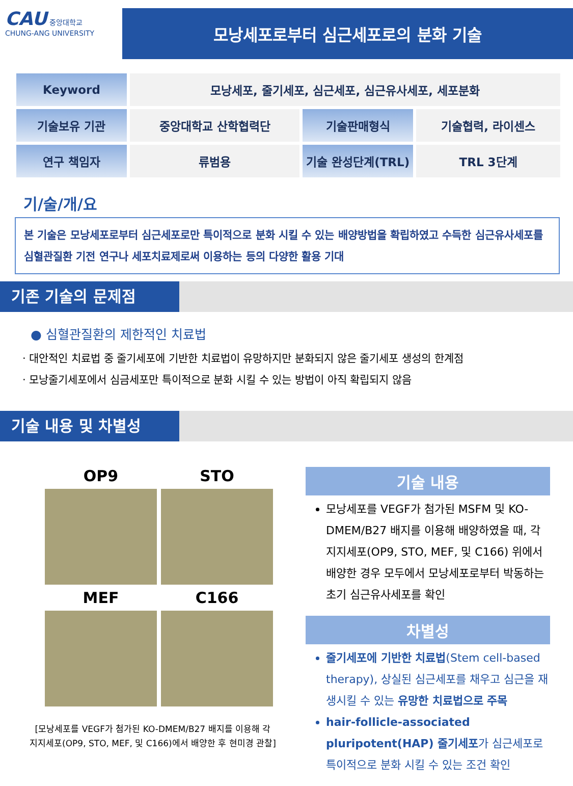CAU 중앙대학교
CHUNG-ANG UNIVERSITY
모낭세포로부터 심근세포로의 분화 기술
| Keyword | 모낭세포, 줄기세포, 심근세포, 심근유사세포, 세포분화 | | |
| 기술보유 기관 | 중앙대학교 산학협력단 | 기술판매형식 | 기술협력, 라이센스 |
| 연구 책임자 | 류범용 | 기술 완성단계(TRL) | TRL 3단계 |
기/술/개/요
본 기술은 모낭세포로부터 심근세포로만 특이적으로 분화 시킬 수 있는 배양방법을 확립하였고 수득한 심근유사세포를 심혈관질환 기전 연구나 세포치료제로써 이용하는 등의 다양한 활용 기대
기존 기술의 문제점
● 심혈관질환의 제한적인 치료법
· 대안적인 치료법 중 줄기세포에 기반한 치료법이 유망하지만 분화되지 않은 줄기세포 생성의 한계점
· 모낭줄기세포에서 심금세포만 특이적으로 분화 시킬 수 있는 방법이 아직 확립되지 않음
기술 내용 및 차별성
OP9
STO
MEF
C166
[모낭세포를 VEGF가 첨가된 KO-DMEM/B27 배지를 이용해 각
지지세포(OP9, STO, MEF, 및 C166)에서 배양한 후 현미경 관찰]
기술 내용
모낭세포를 VEGF가 첨가된 MSFM 및 KO-DMEM/B27 배지를 이용해 배양하였을 때, 각 지지세포(OP9, STO, MEF, 및 C166) 위에서 배양한 경우 모두에서 모낭세포로부터 박동하는 초기 심근유사세포를 확인
차별성
줄기세포에 기반한 치료법(Stem cell-based therapy), 상실된 심근세포를 채우고 심근을 재생시킬 수 있는 유망한 치료법으로 주목
hair-follicle-associated pluripotent(HAP) 줄기세포가 심근세포로 특이적으로 분화 시킬 수 있는 조건 확인